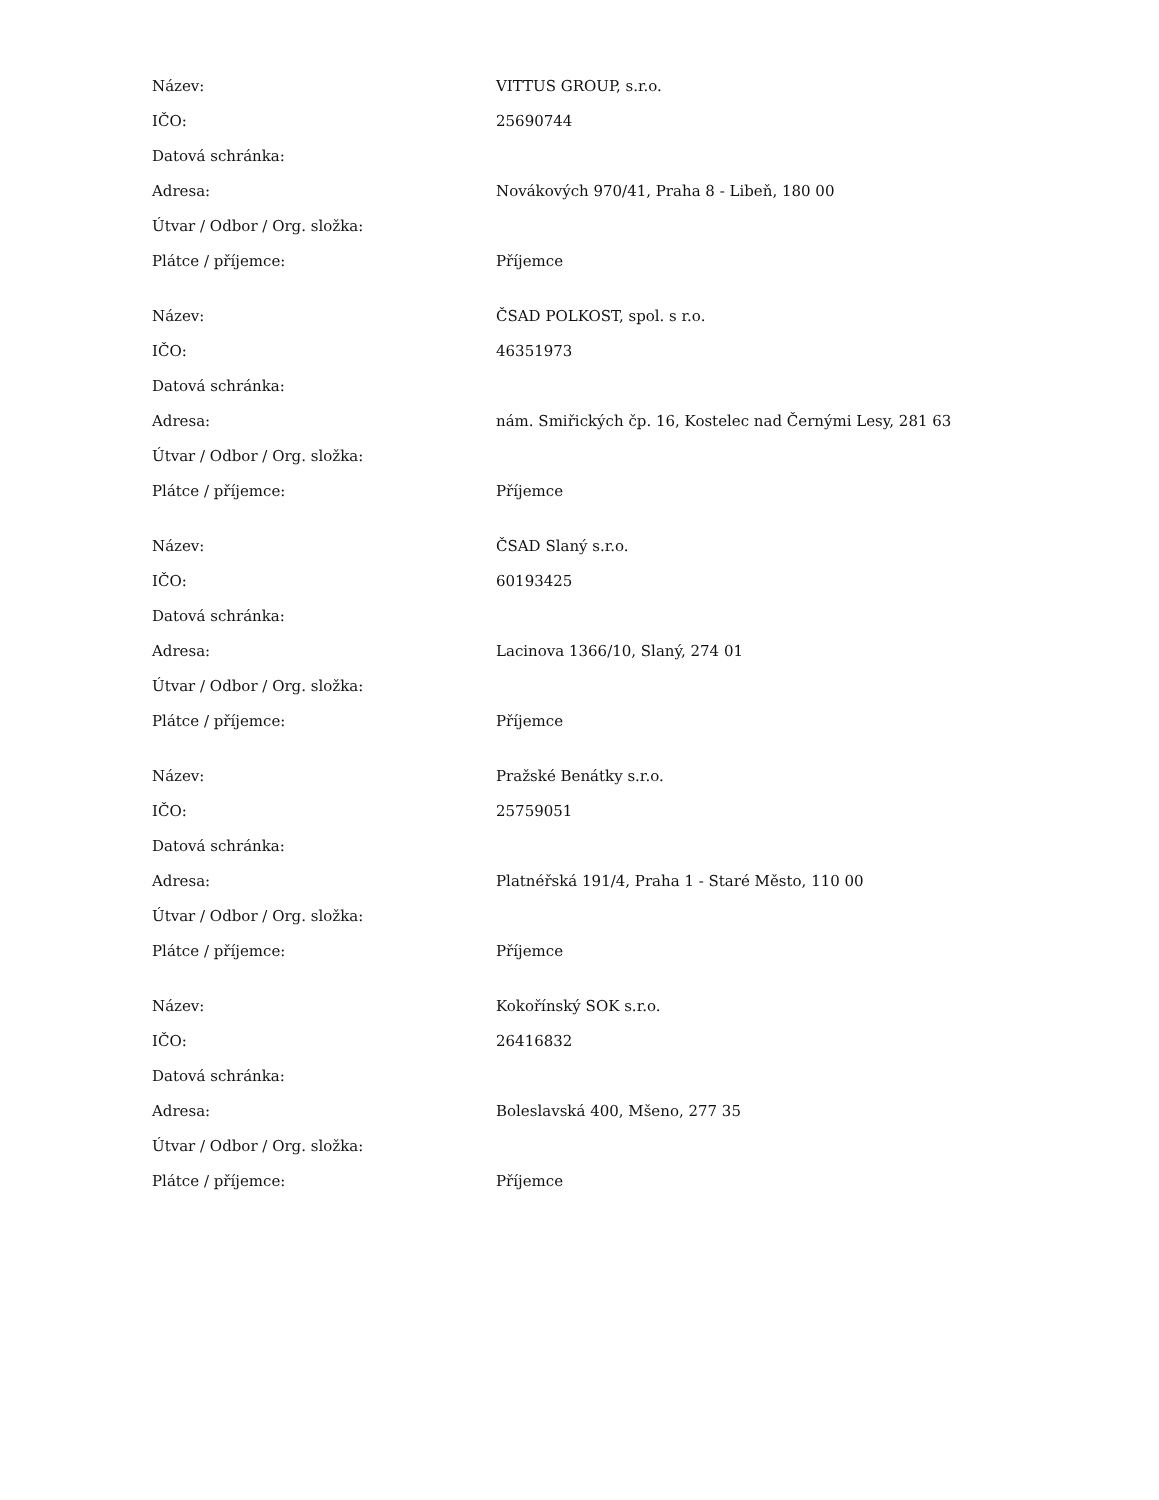| Název: | VITTUS GROUP, s.r.o. |
| IČO: | 25690744 |
| Datová schránka: | |
| Adresa: | Novákových 970/41, Praha 8 - Libeň, 180 00 |
| Útvar / Odbor / Org. složka: | |
| Plátce / příjemce: | Příjemce |
| Název: | ČSAD POLKOST, spol. s r.o. |
| IČO: | 46351973 |
| Datová schránka: | |
| Adresa: | nám. Smiřických čp. 16, Kostelec nad Černými Lesy, 281 63 |
| Útvar / Odbor / Org. složka: | |
| Plátce / příjemce: | Příjemce |
| Název: | ČSAD Slaný s.r.o. |
| IČO: | 60193425 |
| Datová schránka: | |
| Adresa: | Lacinova 1366/10, Slaný, 274 01 |
| Útvar / Odbor / Org. složka: | |
| Plátce / příjemce: | Příjemce |
| Název: | Pražské Benátky s.r.o. |
| IČO: | 25759051 |
| Datová schránka: | |
| Adresa: | Platnéřská 191/4, Praha 1 - Staré Město, 110 00 |
| Útvar / Odbor / Org. složka: | |
| Plátce / příjemce: | Příjemce |
| Název: | Kokořínský SOK s.r.o. |
| IČO: | 26416832 |
| Datová schránka: | |
| Adresa: | Boleslavská 400, Mšeno, 277 35 |
| Útvar / Odbor / Org. složka: | |
| Plátce / příjemce: | Příjemce |